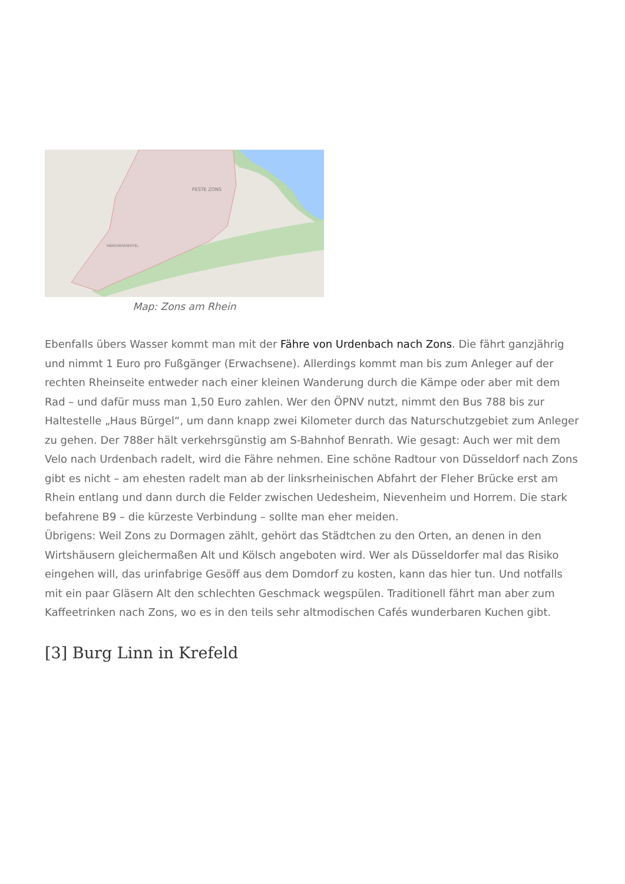FESTE ZONS
MÄRCHENVIERTEL
Map: Zons am Rhein
Ebenfalls übers Wasser kommt man mit der Fähre von Urdenbach nach Zons. Die fährt ganzjährig und nimmt 1 Euro pro Fußgänger (Erwachsene). Allerdings kommt man bis zum Anleger auf der rechten Rheinseite entweder nach einer kleinen Wanderung durch die Kämpe oder aber mit dem Rad – und dafür muss man 1,50 Euro zahlen. Wer den ÖPNV nutzt, nimmt den Bus 788 bis zur Haltestelle „Haus Bürgel“, um dann knapp zwei Kilometer durch das Naturschutzgebiet zum Anleger zu gehen. Der 788er hält verkehrsgünstig am S-Bahnhof Benrath. Wie gesagt: Auch wer mit dem Velo nach Urdenbach radelt, wird die Fähre nehmen. Eine schöne Radtour von Düsseldorf nach Zons gibt es nicht – am ehesten radelt man ab der linksrheinischen Abfahrt der Fleher Brücke erst am Rhein entlang und dann durch die Felder zwischen Uedesheim, Nievenheim und Horrem. Die stark befahrene B9 – die kürzeste Verbindung – sollte man eher meiden.
Übrigens: Weil Zons zu Dormagen zählt, gehört das Städtchen zu den Orten, an denen in den Wirtshäusern gleichermaßen Alt und Kölsch angeboten wird. Wer als Düsseldorfer mal das Risiko eingehen will, das urinfabrige Gesöff aus dem Domdorf zu kosten, kann das hier tun. Und notfalls mit ein paar Gläsern Alt den schlechten Geschmack wegspülen. Traditionell fährt man aber zum Kaffeetrinken nach Zons, wo es in den teils sehr altmodischen Cafés wunderbaren Kuchen gibt.
[3] Burg Linn in Krefeld